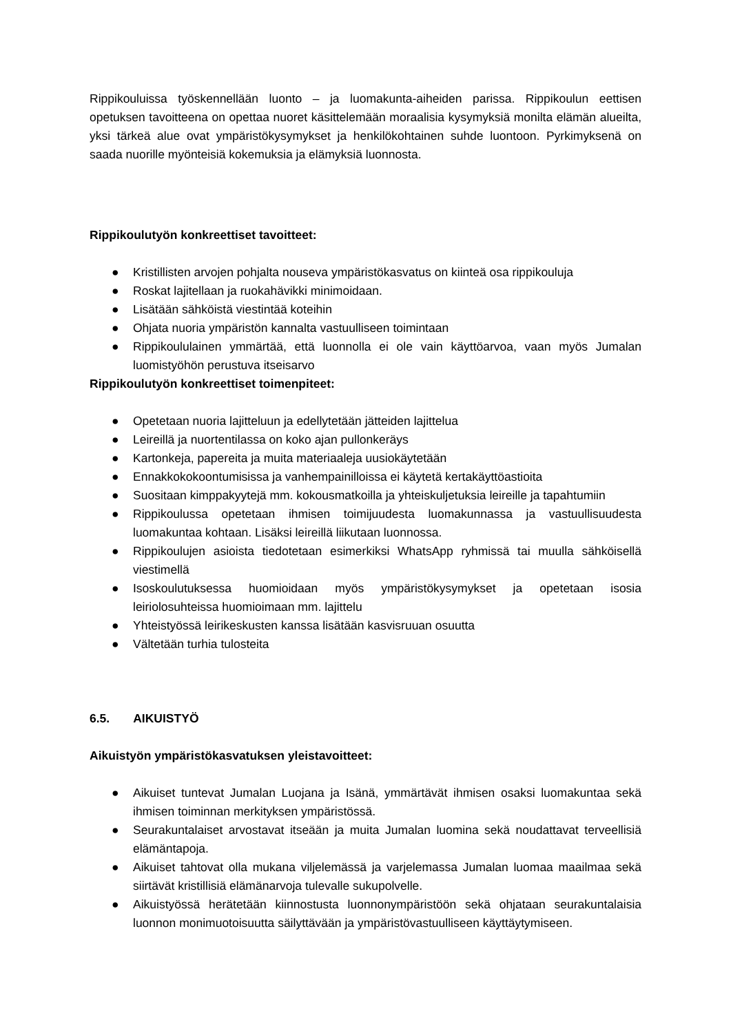Rippikouluissa työskennellään luonto – ja luomakunta-aiheiden parissa. Rippikoulun eettisen opetuksen tavoitteena on opettaa nuoret käsittelemään moraalisia kysymyksiä monilta elämän alueilta, yksi tärkeä alue ovat ympäristökysymykset ja henkilökohtainen suhde luontoon. Pyrkimyksenä on saada nuorille myönteisiä kokemuksia ja elämyksiä luonnosta.
Rippikoulutyön konkreettiset tavoitteet:
● Kristillisten arvojen pohjalta nouseva ympäristökasvatus on kiinteä osa rippikouluja
● Roskat lajitellaan ja ruokahävikki minimoidaan.
● Lisätään sähköistä viestintää koteihin
● Ohjata nuoria ympäristön kannalta vastuulliseen toimintaan
● Rippikoululainen ymmärtää, että luonnolla ei ole vain käyttöarvoa, vaan myös Jumalan luomistyöhön perustuva itseisarvo
Rippikoulutyön konkreettiset toimenpiteet:
● Opetetaan nuoria lajitteluun ja edellytetään jätteiden lajittelua
● Leireillä ja nuortentilassa on koko ajan pullonkeräys
● Kartonkeja, papereita ja muita materiaaleja uusiokäytetään
● Ennakkokokoontumisissa ja vanhempainilloissa ei käytetä kertakäyttöastioita
● Suositaan kimppakyytejä mm. kokousmatkoilla ja yhteiskuljetuksia leireille ja tapahtumiin
● Rippikoulussa opetetaan ihmisen toimijuudesta luomakunnassa ja vastuullisuudesta luomakuntaa kohtaan. Lisäksi leireillä liikutaan luonnossa.
● Rippikoulujen asioista tiedotetaan esimerkiksi WhatsApp ryhmissä tai muulla sähköisellä viestimellä
● Isoskoulutuksessa huomioidaan myös ympäristökysymykset ja opetetaan isosia leiriolosuhteissa huomioimaan mm. lajittelu
● Yhteistyössä leirikeskusten kanssa lisätään kasvisruuan osuutta
● Vältetään turhia tulosteita
6.5. AIKUISTYÖ
Aikuistyön ympäristökasvatuksen yleistavoitteet:
● Aikuiset tuntevat Jumalan Luojana ja Isänä, ymmärtävät ihmisen osaksi luomakuntaa sekä ihmisen toiminnan merkityksen ympäristössä.
● Seurakuntalaiset arvostavat itseään ja muita Jumalan luomina sekä noudattavat terveellisiä elämäntapoja.
● Aikuiset tahtovat olla mukana viljelemässä ja varjelemassa Jumalan luomaa maailmaa sekä siirtävät kristillisiä elämänarvoja tulevalle sukupolvelle.
● Aikuistyössä herätetään kiinnostusta luonnonympäristöön sekä ohjataan seurakuntalaisia luonnon monimuotoisuutta säilyttävään ja ympäristövastuulliseen käyttäytymiseen.